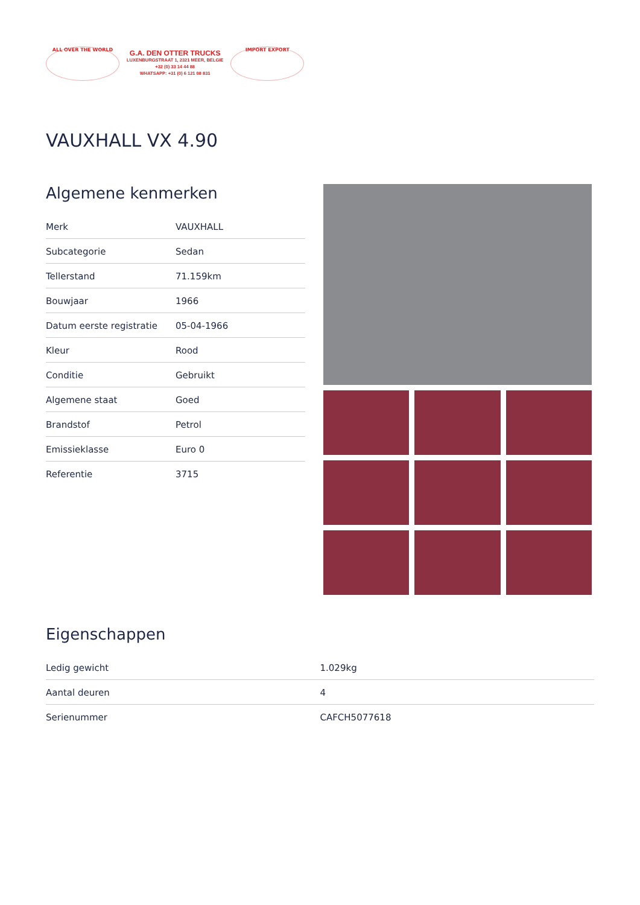ALL OVER THE WORLD
G.A. DEN OTTER TRUCKS
LUXENBURGSTRAAT 1, 2321 MEER, BELGIE
+32 (0) 33 14 44 88
WHATSAPP: +31 (0) 6 121 08 831
IMPORT EXPORT
VAUXHALL VX 4.90
Algemene kenmerken
| Merk | VAUXHALL |
| Subcategorie | Sedan |
| Tellerstand | 71.159km |
| Bouwjaar | 1966 |
| Datum eerste registratie | 05-04-1966 |
| Kleur | Rood |
| Conditie | Gebruikt |
| Algemene staat | Goed |
| Brandstof | Petrol |
| Emissieklasse | Euro 0 |
| Referentie | 3715 |
Eigenschappen
| Ledig gewicht | 1.029kg |
| Aantal deuren | 4 |
| Serienummer | CAFCH5077618 |